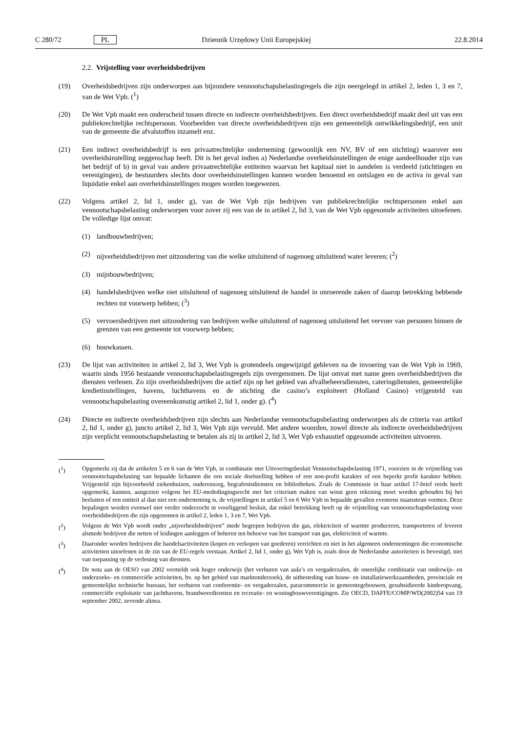C 280/72 PL Dziennik Urzędowy Unii Europejskiej 22.8.2014
2.2. Vrijstelling voor overheidsbedrijven
(19) Overheidsbedrijven zijn onderworpen aan bijzondere vennootschapsbelastingregels die zijn neergelegd in artikel 2, leden 1, 3 en 7, van de Wet Vpb. (<sup>1</sup>)
(20) De Wet Vpb maakt een onderscheid tussen directe en indirecte overheidsbedrijven. Een direct overheidsbedrijf maakt deel uit van een publiekrechtelijke rechtspersoon. Voorbeelden van directe overheidsbedrijven zijn een gemeentelijk ontwikkelingsbedrijf, een unit van de gemeente die afvalstoffen inzamelt enz.
(21) Een indirect overheidsbedrijf is een privaatrechtelijke onderneming (gewoonlijk een NV, BV of een stichting) waarover een overheidsinstelling zeggenschap heeft. Dit is het geval indien a) Nederlandse overheidsinstellingen de enige aandeelhouder zijn van het bedrijf of b) in geval van andere privaatrechtelijke entiteiten waarvan het kapitaal niet in aandelen is verdeeld (stichtingen en verenigingen), de bestuurders slechts door overheidsinstellingen kunnen worden benoemd en ontslagen en de activa in geval van liquidatie enkel aan overheidsinstellingen mogen worden toegewezen.
(22) Volgens artikel 2, lid 1, onder g), van de Wet Vpb zijn bedrijven van publiekrechtelijke rechtspersonen enkel aan vennootschapsbelasting onderworpen voor zover zij een van de in artikel 2, lid 3, van de Wet Vpb opgesomde activiteiten uitoefenen. De volledige lijst omvat:
(1) landbouwbedrijven;
(2) nijverheidsbedrijven met uitzondering van die welke uitsluitend of nagenoeg uitsluitend water leveren; (<sup>2</sup>)
(3) mijnbouwbedrijven;
(4) handelsbedrijven welke niet uitsluitend of nagenoeg uitsluitend de handel in onroerende zaken of daarop betrekking hebbende rechten tot voorwerp hebben; (<sup>3</sup>)
(5) vervoersbedrijven met uitzondering van bedrijven welke uitsluitend of nagenoeg uitsluitend het vervoer van personen binnen de grenzen van een gemeente tot voorwerp hebben;
(6) bouwkassen.
(23) De lijst van activiteiten in artikel 2, lid 3, Wet Vpb is grotendeels ongewijzigd gebleven na de invoering van de Wet Vpb in 1969, waarin sinds 1956 bestaande vennootschapsbelastingregels zijn overgenomen. De lijst omvat met name geen overheidsbedrijven die diensten verlenen. Zo zijn overheidsbedrijven die actief zijn op het gebied van afvalbeheersdiensten, cateringdiensten, gemeentelijke kredietinstellingen, havens, luchthavens en de stichting die casino’s exploiteert (Holland Casino) vrijgesteld van vennootschapsbelasting overeenkomstig artikel 2, lid 1, onder g). (<sup>4</sup>)
(24) Directe en indirecte overheidsbedrijven zijn slechts aan Nederlandse vennootschapsbelasting onderworpen als de criteria van artikel 2, lid 1, onder g), juncto artikel 2, lid 3, Wet Vpb zijn vervuld. Met andere woorden, zowel directe als indirecte overheidsbedrijven zijn verplicht vennootschapsbelasting te betalen als zij in artikel 2, lid 3, Wet Vpb exhaustief opgesomde activiteiten uitvoeren.
(<sup>1</sup>) Opgemerkt zij dat de artikelen 5 en 6 van de Wet Vpb, in combinatie met Uitvoeringsbesluit Vennootschapsbelasting 1971, voorzien in de vrijstelling van vennootschapsbelasting van bepaalde lichamen die een sociale doelstelling hebben of een non-profit karakter of een beperkt profit karakter hebben. Vrijgesteld zijn bijvoorbeeld ziekenhuizen, ouderenzorg, begrafenisdiensten en bibliotheken. Zoals de Commissie in haar artikel 17-brief reeds heeft opgemerkt, kunnen, aangezien volgens het EU-mededingingsrecht met het criterium maken van winst geen rekening moet worden gehouden bij het besluiten of een entiteit al dan niet een onderneming is, de vrijstellingen in artikel 5 en 6 Wet Vpb in bepaalde gevallen eveneens staatssteun vormen. Deze bepalingen worden evenwel niet verder onderzocht in voorliggend besluit, dat enkel betrekking heeft op de vrijstelling van vennootschapsbelasting voor overheidsbedrijven die zijn opgenomen in artikel 2, leden 1, 3 en 7, Wet Vpb.
(<sup>2</sup>) Volgens de Wet Vpb wordt onder „nijverheidsbedrijven” mede begrepen bedrijven die gas, elektriciteit of warmte produceren, transporteren of leveren alsmede bedrijven die netten of leidingen aanleggen of beheren ten behoeve van het transport van gas, elektriciteit of warmte.
(<sup>3</sup>) Daaronder worden bedrijven die handelsactiviteiten (kopen en verkopen van goederen) verrichten en niet in het algemeen ondernemingen die economische activiteiten uitoefenen in de zin van de EU-regels verstaan. Artikel 2, lid 1, onder g), Wet Vpb is, zoals door de Nederlandse autoriteiten is bevestigd, niet van toepassing op de verlening van diensten.
(<sup>4</sup>) De nota aan de OESO van 2002 vermeldt ook hoger onderwijs (het verhuren van aula’s en vergaderzalen, de oneerlijke combinatie van onderwijs- en onderzoeks- en commerciële activiteiten, bv. op het gebied van marktonderzoek), de uitbesteding van bouw- en installatiewerkzaamheden, provinciale en gemeentelijke technische bureaus, het verhuren van conferentie- en vergaderzalen, paracommercie in gemeentegebouwen, gesubsidieerde kinderopvang, commerciële exploitatie van jachthavens, brandweerdiensten en recreatie- en woningbouwverenigingen. Zie OECD, DAFFE/COMP/WD(2002)54 van 19 september 2002, zevende alinea.